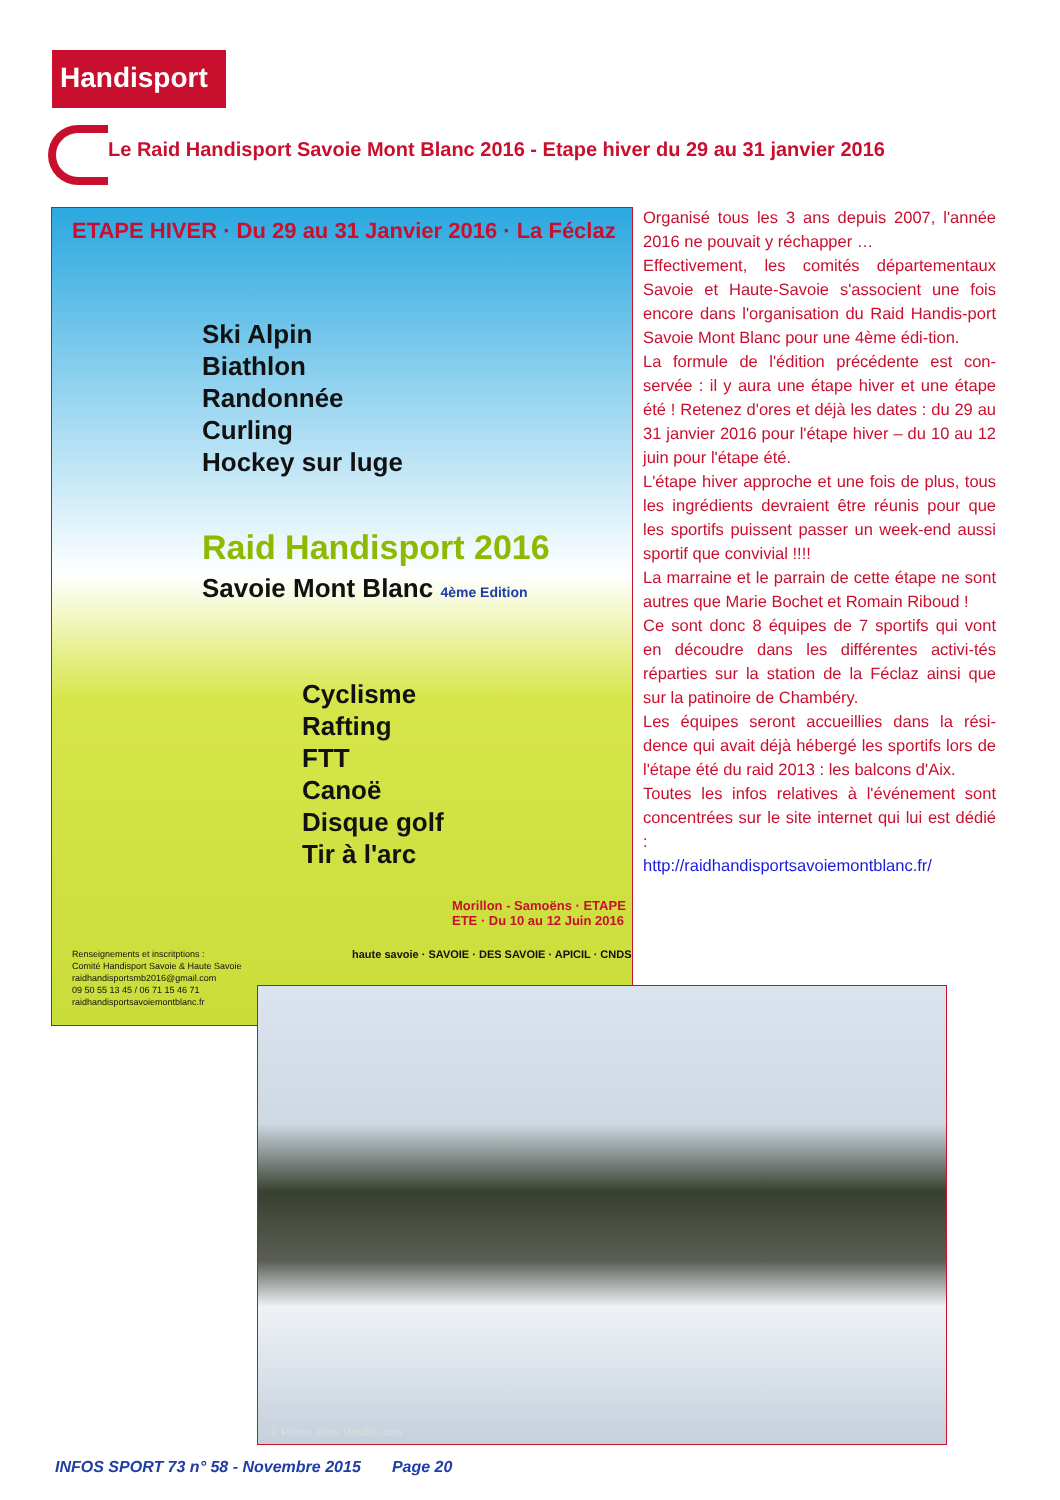Handisport
Le Raid Handisport Savoie Mont Blanc 2016 - Etape hiver du 29 au 31 janvier 2016
ETAPE HIVER · Du 29 au 31 Janvier 2016 · La Féclaz
Ski Alpin
Biathlon
Randonnée
Curling
Hockey sur luge
Raid Handisport 2016
Savoie Mont Blanc 4ème Edition
Cyclisme
Rafting
FTT
Canoë
Disque golf
Tir à l'arc
Renseignements et inscritptions :
Comité Handisport Savoie & Haute Savoie
raidhandisportsmb2016@gmail.com
09 50 55 13 45 / 06 71 15 46 71
raidhandisportsavoiemontblanc.fr
haute savoie · SAVOIE · DES SAVOIE · APICIL · CNDS
Morillon - Samoëns · ETAPE ETE · Du 10 au 12 Juin 2016
Organisé tous les 3 ans depuis 2007, l'année 2016 ne pouvait y réchapper …
Effectivement, les comités départementaux Savoie et Haute-Savoie s'associent une fois encore dans l'organisation du Raid Handis-port Savoie Mont Blanc pour une 4ème édi-tion.
La formule de l'édition précédente est con-servée : il y aura une étape hiver et une étape été ! Retenez d'ores et déjà les dates : du 29 au 31 janvier 2016 pour l'étape hiver – du 10 au 12 juin pour l'étape été.
L'étape hiver approche et une fois de plus, tous les ingrédients devraient être réunis pour que les sportifs puissent passer un week-end aussi sportif que convivial !!!!
La marraine et le parrain de cette étape ne sont autres que Marie Bochet et Romain Riboud !
Ce sont donc 8 équipes de 7 sportifs qui vont en découdre dans les différentes activi-tés réparties sur la station de la Féclaz ainsi que sur la patinoire de Chambéry.
Les équipes seront accueillies dans la rési-dence qui avait déjà hébergé les sportifs lors de l'étape été du raid 2013 : les balcons d'Aix.
Toutes les infos relatives à l'événement sont concentrées sur le site internet qui lui est dédié :
http://raidhandisportsavoiemontblanc.fr/
© Photo: Elise Rebiffé.com
INFOS SPORT 73 n° 58 - Novembre 2015 Page 20